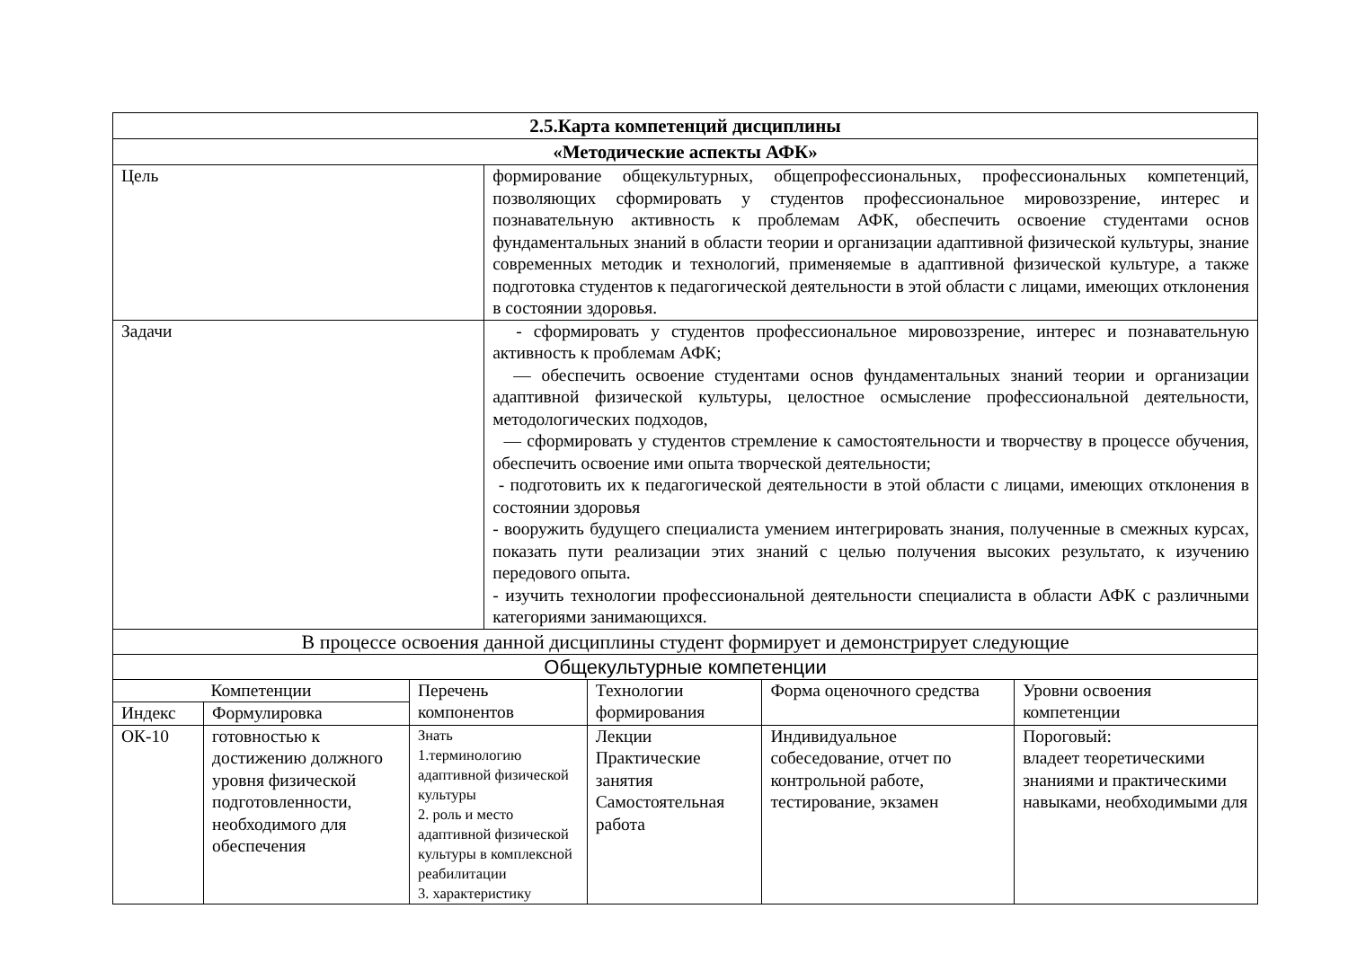| 2.5.Карта компетенций дисциплины | | | | | | |
| --- | --- | --- | --- | --- | --- | --- |
| «Методические аспекты АФК» | | | | | | |
| Цель | | | формирование общекультурных, общепрофессиональных, профессиональных компетенций, позволяющих сформировать у студентов профессиональное мировоззрение, интерес и познавательную активность к проблемам АФК, обеспечить освоение студентами основ фундаментальных знаний в области теории и организации адаптивной физической культуры, знание современных методик и технологий, применяемые в адаптивной физической культуре, а также подготовка студентов к педагогической деятельности в этой области с лицами, имеющих отклонения в состоянии здоровья. | | | |
| Задачи | | | - сформировать у студентов профессиональное мировоззрение, интерес и познавательную активность к проблемам АФК; — обеспечить освоение студентами основ фундаментальных знаний теории и организации адаптивной физической культуры, целостное осмысление профессиональной деятельности, методологических подходов, — сформировать у студентов стремление к самостоятельности и творчеству в процессе обучения, обеспечить освоение ими опыта творческой деятельности; - подготовить их к педагогической деятельности в этой области с лицами, имеющих отклонения в состоянии здоровья - вооружить будущего специалиста умением интегрировать знания, полученные в смежных курсах, показать пути реализации этих знаний с целью получения высоких результато, к изучению передового опыта. - изучить технологии профессиональной деятельности специалиста в области АФК с различными категориями занимающихся. | | | |
| В процессе освоения данной дисциплины студент формирует и демонстрирует следующие | | | | | | |
| Общекультурные компетенции | | | | | | |
| Компетенции | | Перечень компонентов | | Технологии формирования | Форма оценочного средства | Уровни освоения компетенции |
| Индекс | Формулировка | | | | | |
| ОК-10 | готовностью к достижению должного уровня физической подготовленности, необходимого для обеспечения | Знать 1.терминологию адаптивной физической культуры 2. роль и место адаптивной физической культуры в комплексной реабилитации 3. характеристику | | Лекции Практические занятия Самостоятельная работа | Индивидуальное собеседование, отчет по контрольной работе, тестирование, экзамен | Пороговый: владеет теоретическими знаниями и практическими навыками, необходимыми для |